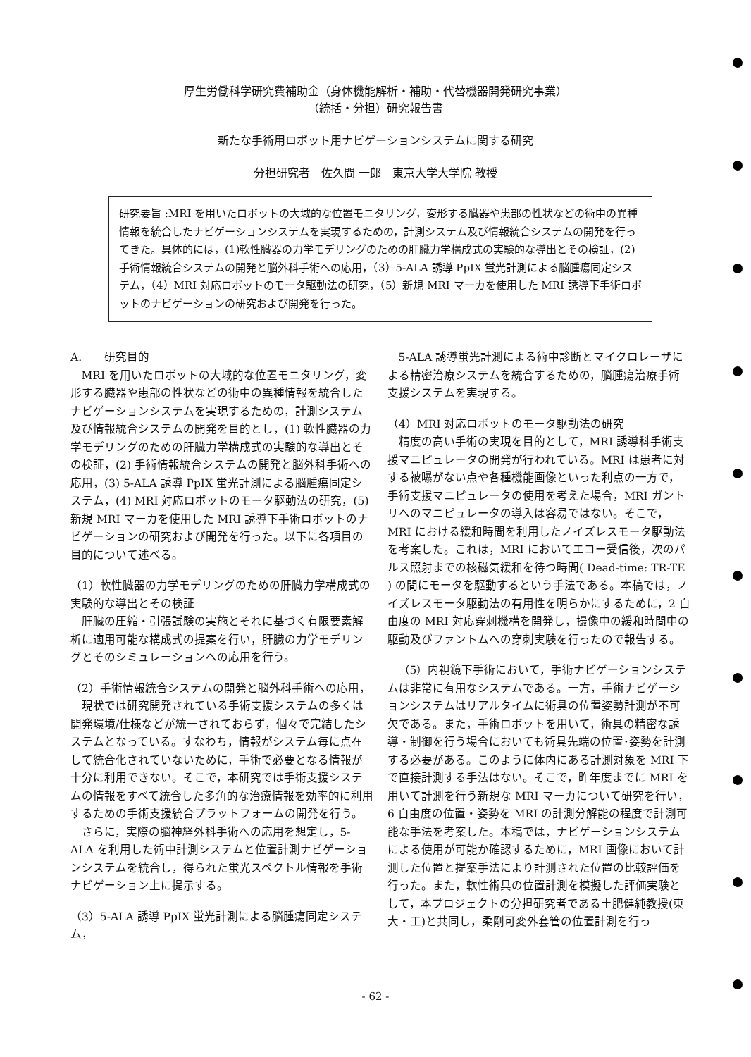厚生労働科学研究費補助金（身体機能解析・補助・代替機器開発研究事業）
（統括・分担）研究報告書
新たな手術用ロボット用ナビゲーションシステムに関する研究
分担研究者　佐久間 一郎　東京大学大学院 教授
研究要旨 :MRI を用いたロボットの大域的な位置モニタリング，変形する臓器や患部の性状などの術中の異種情報を統合したナビゲーションシステムを実現するための，計測システム及び情報統合システムの開発を行ってきた。具体的には，(1)軟性臓器の力学モデリングのための肝臓力学構成式の実験的な導出とその検証，(2)手術情報統合システムの開発と脳外科手術への応用，（3）5-ALA 誘導 PpIX 蛍光計測による脳腫瘍同定システム，（4）MRI 対応ロボットのモータ駆動法の研究，（5）新規 MRI マーカを使用した MRI 誘導下手術ロボットのナビゲーションの研究および開発を行った。
A.　　研究目的
MRI を用いたロボットの大域的な位置モニタリング，変形する臓器や患部の性状などの術中の異種情報を統合したナビゲーションシステムを実現するための，計測システム及び情報統合システムの開発を目的とし，(1) 軟性臓器の力学モデリングのための肝臓力学構成式の実験的な導出とその検証，(2) 手術情報統合システムの開発と脳外科手術への応用，(3) 5-ALA 誘導 PpIX 蛍光計測による脳腫瘍同定システム，(4) MRI 対応ロボットのモータ駆動法の研究，(5) 新規 MRI マーカを使用した MRI 誘導下手術ロボットのナビゲーションの研究および開発を行った。以下に各項目の目的について述べる。
（1）軟性臓器の力学モデリングのための肝臓力学構成式の実験的な導出とその検証
肝臓の圧縮・引張試験の実施とそれに基づく有限要素解析に適用可能な構成式の提案を行い，肝臓の力学モデリングとそのシミュレーションへの応用を行う。
（2）手術情報統合システムの開発と脳外科手術への応用，
現状では研究開発されている手術支援システムの多くは開発環境/仕様などが統一されておらず，個々で完結したシステムとなっている。すなわち，情報がシステム毎に点在して統合化されていないために，手術で必要となる情報が十分に利用できない。そこで，本研究では手術支援システムの情報をすべて統合した多角的な治療情報を効率的に利用するための手術支援統合プラットフォームの開発を行う。
さらに，実際の脳神経外科手術への応用を想定し，5-ALA を利用した術中計測システムと位置計測ナビゲーションシステムを統合し，得られた蛍光スペクトル情報を手術ナビゲーション上に提示する。
（3）5-ALA 誘導 PpIX 蛍光計測による脳腫瘍同定システム，
5-ALA 誘導蛍光計測による術中診断とマイクロレーザによる精密治療システムを統合するための，脳腫瘍治療手術支援システムを実現する。
（4）MRI 対応ロボットのモータ駆動法の研究
精度の高い手術の実現を目的として，MRI 誘導科手術支援マニピュレータの開発が行われている。MRI は患者に対する被曝がない点や各種機能画像といった利点の一方で，手術支援マニピュレータの使用を考えた場合，MRI ガントリへのマニピュレータの導入は容易ではない。そこで，MRI における緩和時間を利用したノイズレスモータ駆動法を考案した。これは，MRI においてエコー受信後，次のパルス照射までの核磁気緩和を待つ時間( Dead-time: TR-TE ) の間にモータを駆動するという手法である。本稿では，ノイズレスモータ駆動法の有用性を明らかにするために，2 自由度の MRI 対応穿刺機構を開発し，撮像中の緩和時間中の駆動及びファントムへの穿刺実験を行ったので報告する。
（5）内視鏡下手術において，手術ナビゲーションシステムは非常に有用なシステムである。一方，手術ナビゲーションシステムはリアルタイムに術具の位置姿勢計測が不可欠である。また，手術ロボットを用いて，術具の精密な誘導・制御を行う場合においても術具先端の位置･姿勢を計測する必要がある。このように体内にある計測対象を MRI 下で直接計測する手法はない。そこで，昨年度までに MRI を用いて計測を行う新規な MRI マーカについて研究を行い，6 自由度の位置・姿勢を MRI の計測分解能の程度で計測可能な手法を考案した。本稿では，ナビゲーションシステムによる使用が可能か確認するために，MRI 画像において計測した位置と提案手法により計測された位置の比較評価を行った。また，軟性術具の位置計測を模擬した評価実験として，本プロジェクトの分担研究者である土肥健純教授(東大・工)と共同し，柔剛可変外套管の位置計測を行っ
- 62 -